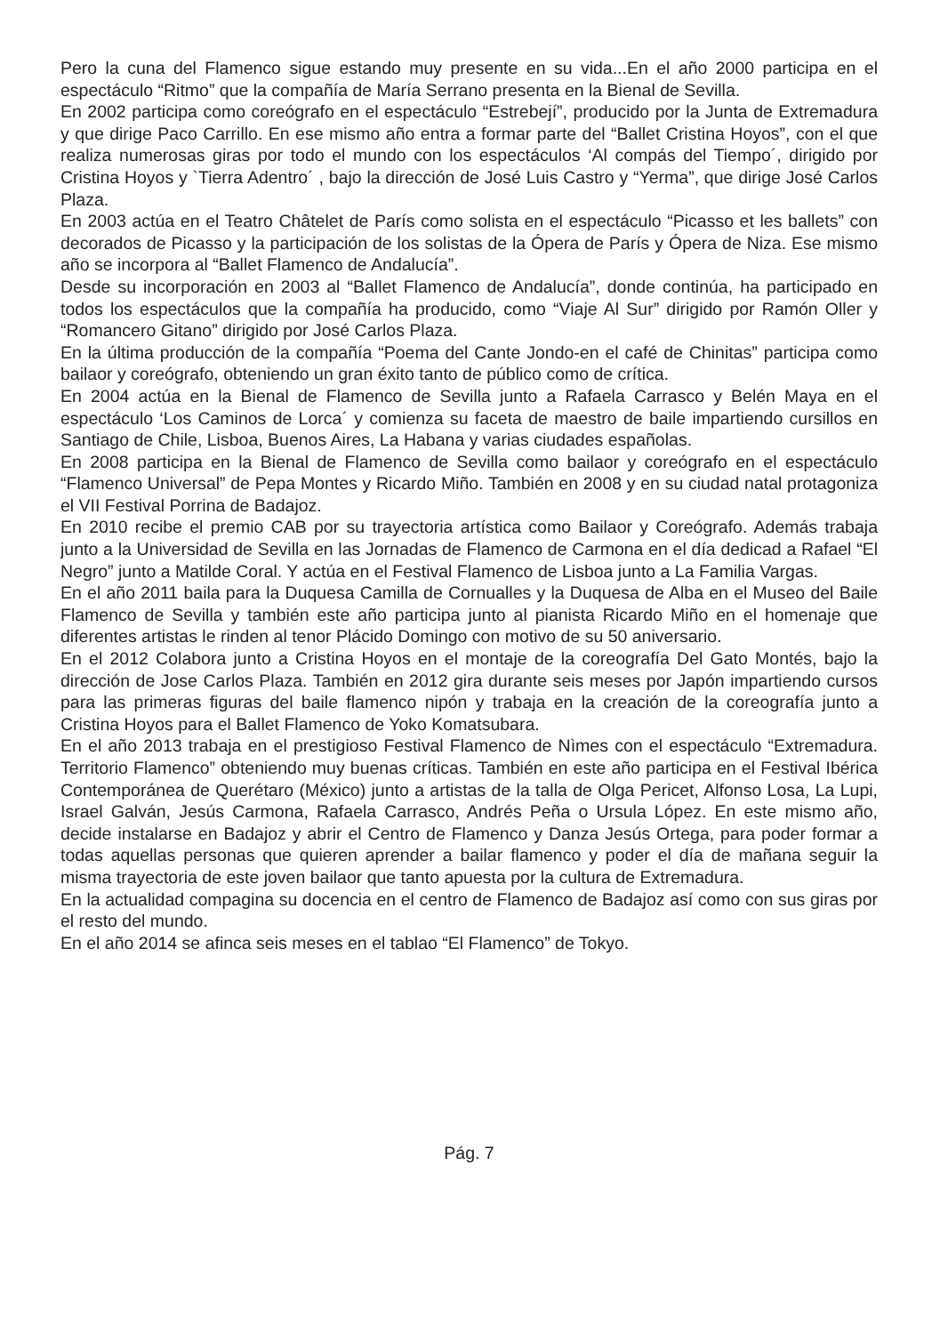Pero la cuna del Flamenco sigue estando muy presente en su vida...En el año 2000 participa en el espectáculo “Ritmo” que la compañía de María Serrano presenta en la Bienal de Sevilla.
En 2002 participa como coreógrafo en el espectáculo “Estrebejí”, producido por la Junta de Extremadura y que dirige Paco Carrillo. En ese mismo año entra a formar parte del “Ballet Cristina Hoyos”, con el que realiza numerosas giras por todo el mundo con los espectáculos ‘Al compás del Tiempo´, dirigido por Cristina Hoyos y `Tierra Adentro´ , bajo la dirección de José Luis Castro y “Yerma”, que dirige José Carlos Plaza.
En 2003 actúa en el Teatro Châtelet de París como solista en el espectáculo “Picasso et les ballets” con decorados de Picasso y la participación de los solistas de la Ópera de París y Ópera de Niza. Ese mismo año se incorpora al “Ballet Flamenco de Andalucía”.
Desde su incorporación en 2003 al “Ballet Flamenco de Andalucía”, donde continúa, ha participado en todos los espectáculos que la compañía ha producido, como “Viaje Al Sur” dirigido por Ramón Oller y “Romancero Gitano” dirigido por José Carlos Plaza.
En la última producción de la compañía “Poema del Cante Jondo-en el café de Chinitas” participa como bailaor y coreógrafo, obteniendo un gran éxito tanto de público como de crítica.
En 2004 actúa en la Bienal de Flamenco de Sevilla junto a Rafaela Carrasco y Belén Maya en el espectáculo ‘Los Caminos de Lorca´ y comienza su faceta de maestro de baile impartiendo cursillos en Santiago de Chile, Lisboa, Buenos Aires, La Habana y varias ciudades españolas.
En 2008 participa en la Bienal de Flamenco de Sevilla como bailaor y coreógrafo en el espectáculo “Flamenco Universal” de Pepa Montes y Ricardo Miño. También en 2008 y en su ciudad natal protagoniza el VII Festival Porrina de Badajoz.
En 2010 recibe el premio CAB por su trayectoria artística como Bailaor y Coreógrafo. Además trabaja junto a la Universidad de Sevilla en las Jornadas de Flamenco de Carmona en el día dedicad a Rafael “El Negro” junto a Matilde Coral. Y actúa en el Festival Flamenco de Lisboa junto a La Familia Vargas.
En el año 2011 baila para la Duquesa Camilla de Cornualles y la Duquesa de Alba en el Museo del Baile Flamenco de Sevilla y también este año participa junto al pianista Ricardo Miño en el homenaje que diferentes artistas le rinden al tenor Plácido Domingo con motivo de su 50 aniversario.
En el 2012 Colabora junto a Cristina Hoyos en el montaje de la coreografía Del Gato Montés, bajo la dirección de Jose Carlos Plaza. También en 2012 gira durante seis meses por Japón impartiendo cursos para las primeras figuras del baile flamenco nipón y trabaja en la creación de la coreografía junto a Cristina Hoyos para el Ballet Flamenco de Yoko Komatsubara.
En el año 2013 trabaja en el prestigioso Festival Flamenco de Nìmes con el espectáculo “Extremadura. Territorio Flamenco” obteniendo muy buenas críticas. También en este año participa en el Festival Ibérica Contemporánea de Querétaro (México) junto a artistas de la talla de Olga Pericet, Alfonso Losa, La Lupi, Israel Galván, Jesús Carmona, Rafaela Carrasco, Andrés Peña o Ursula López. En este mismo año, decide instalarse en Badajoz y abrir el Centro de Flamenco y Danza Jesús Ortega, para poder formar a todas aquellas personas que quieren aprender a bailar flamenco y poder el día de mañana seguir la misma trayectoria de este joven bailaor que tanto apuesta por la cultura de Extremadura.
En la actualidad compagina su docencia en el centro de Flamenco de Badajoz así como con sus giras por el resto del mundo.
En el año 2014 se afinca seis meses en el tablao “El Flamenco” de Tokyo.
Pág. 7